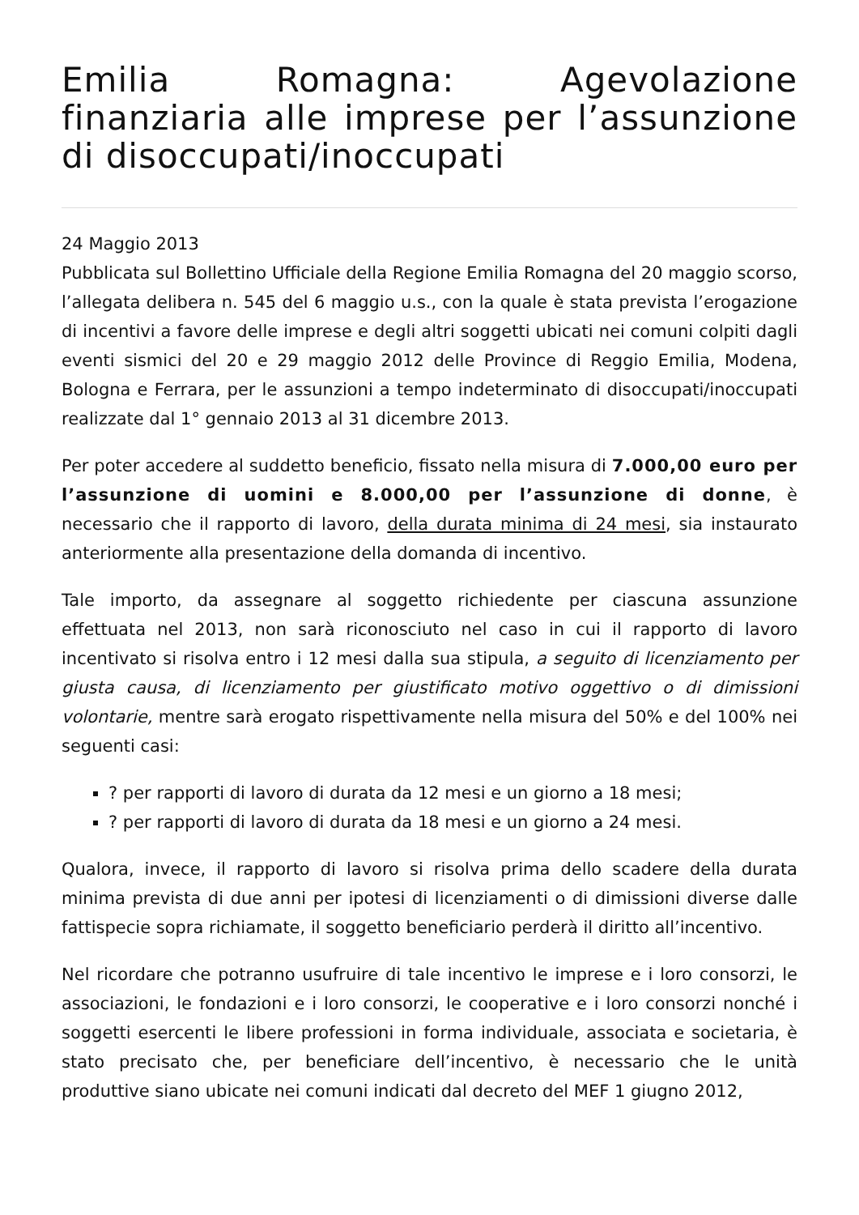Emilia Romagna: Agevolazione finanziaria alle imprese per l’assunzione di disoccupati/inoccupati
24 Maggio 2013
Pubblicata sul Bollettino Ufficiale della Regione Emilia Romagna del 20 maggio scorso, l’allegata delibera n. 545 del 6 maggio u.s., con la quale è stata prevista l’erogazione di incentivi a favore delle imprese e degli altri soggetti ubicati nei comuni colpiti dagli eventi sismici del 20 e 29 maggio 2012 delle Province di Reggio Emilia, Modena, Bologna e Ferrara, per le assunzioni a tempo indeterminato di disoccupati/inoccupati realizzate dal 1° gennaio 2013 al 31 dicembre 2013.
Per poter accedere al suddetto beneficio, fissato nella misura di 7.000,00 euro per l’assunzione di uomini e 8.000,00 per l’assunzione di donne, è necessario che il rapporto di lavoro, della durata minima di 24 mesi, sia instaurato anteriormente alla presentazione della domanda di incentivo.
Tale importo, da assegnare al soggetto richiedente per ciascuna assunzione effettuata nel 2013, non sarà riconosciuto nel caso in cui il rapporto di lavoro incentivato si risolva entro i 12 mesi dalla sua stipula, a seguito di licenziamento per giusta causa, di licenziamento per giustificato motivo oggettivo o di dimissioni volontarie, mentre sarà erogato rispettivamente nella misura del 50% e del 100% nei seguenti casi:
? per rapporti di lavoro di durata da 12 mesi e un giorno a 18 mesi;
? per rapporti di lavoro di durata da 18 mesi e un giorno a 24 mesi.
Qualora, invece, il rapporto di lavoro si risolva prima dello scadere della durata minima prevista di due anni per ipotesi di licenziamenti o di dimissioni diverse dalle fattispecie sopra richiamate, il soggetto beneficiario perderà il diritto all’incentivo.
Nel ricordare che potranno usufruire di tale incentivo le imprese e i loro consorzi, le associazioni, le fondazioni e i loro consorzi, le cooperative e i loro consorzi nonché i soggetti esercenti le libere professioni in forma individuale, associata e societaria, è stato precisato che, per beneficiare dell’incentivo, è necessario che le unità produttive siano ubicate nei comuni indicati dal decreto del MEF 1 giugno 2012,